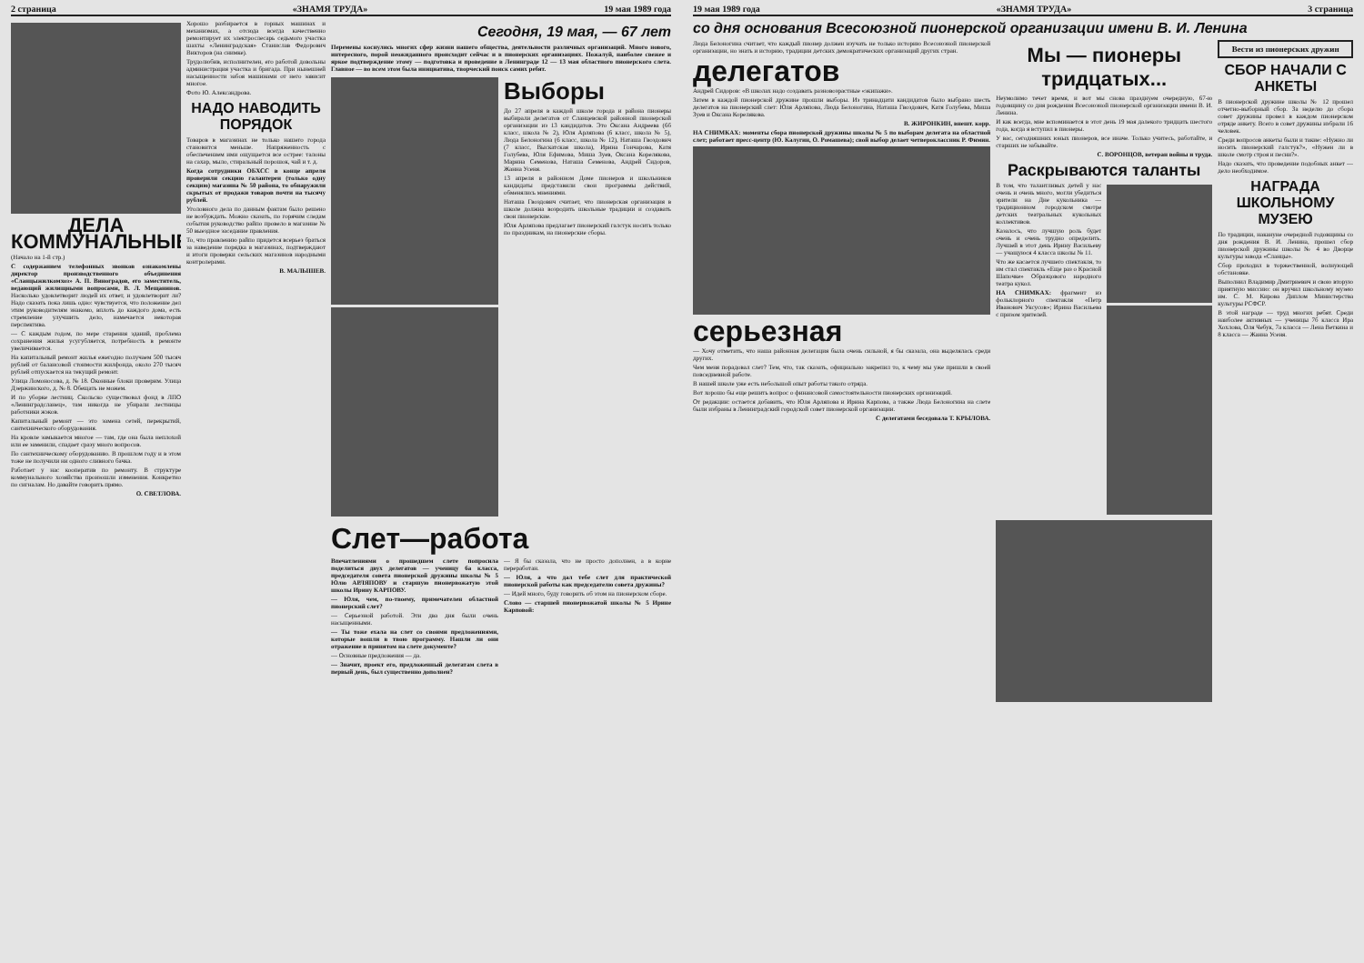2 страница «ЗНАМЯ ТРУДА» 19 мая 1989 года
ДЕЛА КОММУНАЛЬНЫЕ
(Начало на 1-й стр.)
С содержанием телефонных звонков ознакомлены директор производственного объединения «Сланцыжилкомхоз» А. П. Виноградов, его заместитель, ведающий жилищными вопросами, В. Л. Мещанинов. Насколько удовлетворит людей их ответ, и удовлетворит ли? Надо сказать пока лишь одно: чувствуется, что положение дел этим руководителям знакомо, вплоть до каждого дома, есть стремление улучшить дело, намечается некоторая перспектива.
— С каждым годом, по мере старения зданий, проблема сохранения жилья усугубляется, потребность в ремонте увеличивается.
На капитальный ремонт жилья ежегодно получаем 500 тысяч рублей от балансовой стоимости жилфонда, около 270 тысяч рублей отпускается на текущий ремонт.
Улица Ломоносова, д. № 18. Оконные блоки проверим. Улица Дзержинского, д. № 8. Обещать не можем.
И по уборке лестниц. Скольско существовал фонд в ЛПО «Ленинградсланец», там никогда не убирали лестницы работники жэков.
Капитальный ремонт — это замена сетей, перекрытий, сантехнического оборудования.
На кровле замыкается многое — там, где она была неплохой или ее заменили, спадает сразу много вопросов.
По сантехническому оборудованию. В прошлом году и в этом тоже не получили ни одного сливного бачка.
Работает у нас кооператив по ремонту. В структуре коммунального хозяйства произошли изменения. Конкретно по сигналам. Но давайте говорить прямо.
О. СВЕТЛОВА.
Хорошо разбирается в горных машинах и механизмах, а отсюда всегда качественно ремонтирует их электрослесарь седьмого участка шахты «Ленинградская» Станислав Федорович Викторов (на снимке).
Трудолюбив, исполнителен, его работой довольны администрация участка и бригада. При нынешней насыщенности забоя машинами от него зависит многое.
Фото Ю. Александрова.
НАДО НАВОДИТЬ ПОРЯДОК
Товаров в магазинах не только нашего города становится меньше. Напряженность с обеспечением ими ощущается все острее: талоны на сахар, мыло, стиральный порошок, чай и т. д.
Когда сотрудники ОБХСС в конце апреля проверили секцию галантереи (только одну секцию) магазина № 50 района, то обнаружили скрытых от продажи товаров почти на тысячу рублей.
Уголовного дела по данным фактам было решено не возбуждать. Можно сказать, по горячим следам события руководство райпо провело в магазине № 50 выездное заседание правления.
То, что правлению райпо придется всерьез браться за наведение порядка в магазинах, подтверждают и итоги проверки сельских магазинов народными контролерами.
В. МАЛЫШЕВ.
Сегодня, 19 мая, — 67 лет
Перемены коснулись многих сфер жизни нашего общества, деятельности различных организаций. Много нового, интересного, порой неожиданного происходит сейчас и в пионерских организациях. Пожалуй, наиболее свежее и яркое подтверждение этому — подготовка и проведение в Ленинграде 12 — 13 мая областного пионерского слета. Главное — во всем этом была инициатива, творческий поиск самих ребят.
Выборы
До 27 апреля в каждой школе города и района пионеры выбирали делегатов от Сланцевской районной пионерской организации из 13 кандидатов. Это Оксана Андреева (6б класс, школа № 2), Юля Арляпова (6 класс, школа № 5), Люда Белоногина (6 класс, школа № 12), Наташа Гвоздович (7 класс, Выскатская школа), Ирина Гончарова, Катя Голубева, Юля Ефимова, Миша Зуев, Оксана Корелякова, Марина Семенова, Наташа Семенова, Андрей Сидоров, Жанна Усеня.
13 апреля в районном Доме пионеров и школьников кандидаты представили свои программы действий, обменялись мнениями.
Наташа Гвоздович считает, что пионерская организация в школе должна возродить школьные традиции и создавать свои пионерские.
Юля Арляпова предлагает пионерский галстук носить только по праздникам, на пионерские сборы.
Слет—работа
Впечатлениями о прошедшем слете попросила поделиться двух делегатов — ученицу 6а класса, председателя совета пионерской дружины школы № 5 Юлю АРЛЯПОВУ и старшую пионервожатую этой школы Ирину КАРПОВУ.
— Юля, чем, по-твоему, примечателен областной пионерский слет?
— Серьезной работой. Эти два дня были очень насыщенными.
— Ты тоже ехала на слет со своими предложениями, которые вошли в твою программу. Нашли ли они отражение в принятом на слете документе?
— Основные предложения — да.
— Значит, проект его, предложенный делегатам слета в первый день, был существенно дополнен?
— Я бы сказала, что не просто дополнен, а в корне переработан.
— Юля, а что дал тебе слет для практической пионерской работы как председателю совета дружины?
— Идей много, буду говорить об этом на пионерском сборе.
Слово — старшей пионервожатой школы № 5 Ирине Карповой:
19 мая 1989 года «ЗНАМЯ ТРУДА» 3 страница
со дня основания Всесоюзной пионерской организации имени В. И. Ленина
Люда Белоногина считает, что каждый пионер должен изучать не только историю Всесоюзной пионерской организации, но знать и историю, традиции детских демократических организаций других стран.
делегатов
Андрей Сидоров: «В школах надо создавать разновозрастные «экипажи».
Затем в каждой пионерской дружине прошли выборы. Из тринадцати кандидатов было выбрано шесть делегатов на пионерский слет: Юля Арляпова, Люда Белоногина, Наташа Гвоздович, Катя Голубева, Миша Зуев и Оксана Корелякова.
В. ЖИРОНКИН, внешт. корр.
НА СНИМКАХ: моменты сбора пионерской дружины школы № 5 по выборам делегата на областной слет; работает пресс-центр (Ю. Калугин, О. Ромашева); свой выбор делает четвероклассник Р. Фимин.
серьезная
— Хочу отметить, что наша районная делегация была очень сильной, я бы сказала, она выделялась среди других.
Чем меня порадовал слет? Тем, что, так сказать, официально закрепил то, к чему мы уже пришли в своей повседневной работе.
В нашей школе уже есть небольшой опыт работы такого отряда.
Вот хорошо бы еще решить вопрос о финансовой самостоятельности пионерских организаций.
От редакции: остается добавить, что Юля Арляпова и Ирина Карпова, а также Люда Белоногина на слете были избраны в Ленинградский городской совет пионерской организации.
С делегатами беседовала Т. КРЫЛОВА.
Мы — пионеры тридцатых...
Неумолимо течет время, и вот мы снова празднуем очередную, 67-ю годовщину со дня рождения Всесоюзной пионерской организации имени В. И. Ленина.
И как всегда, мне вспоминается в этот день 19 мая далекого тридцать шестого года, когда я вступил в пионеры.
У вас, сегодняшних юных пионеров, все иначе. Только учитесь, работайте, и старших не забывайте.
С. ВОРОНЦОВ, ветеран войны и труда.
Раскрываются таланты
В том, что талантливых детей у нас очень и очень много, могли убедиться зрители на Дне кукольника — традиционном городском смотре детских театральных кукольных коллективов.
Казалось, что лучшую роль будет очень и очень трудно определить. Лучшей в этот день Ирину Васильеву — учащуюся 4 класса школы № 11.
Что же касается лучшего спектакля, то им стал спектакль «Еще раз о Красной Шапочке» Образцового народного театра кукол.
НА СНИМКАХ: фрагмент из фольклорного спектакля «Петр Иванович Уксусов»; Ирина Васильева с призом зрителей.
Вести из пионерских дружин
СБОР НАЧАЛИ С АНКЕТЫ
В пионерской дружине школы № 12 прошел отчетно-выборный сбор. За неделю до сбора совет дружины провел в каждом пионерском отряде анкету. Всего в совет дружины избрали 16 человек.
Среди вопросов анкеты были и такие: «Нужно ли носить пионерский галстук?», «Нужен ли в школе смотр строя и песни?».
Надо сказать, что проведение подобных анкет — дело необходимое.
НАГРАДА ШКОЛЬНОМУ МУЗЕЮ
По традиции, накануне очередной годовщины со дня рождения В. И. Ленина, прошел сбор пионерской дружины школы № 4 во Дворце культуры завода «Сланцы».
Сбор проходил в торжественной, волнующей обстановке.
Выполнил Владимир Дмитриевич и свою вторую приятную миссию: он вручил школьному музею им. С. М. Кирова Диплом Министерства культуры РСФСР.
В этой награде — труд многих ребят. Среди наиболее активных — ученицы 7б класса Ира Хохлова, Оля Чебук, 7а класса — Лена Веткина и 8 класса — Жанна Усеня.